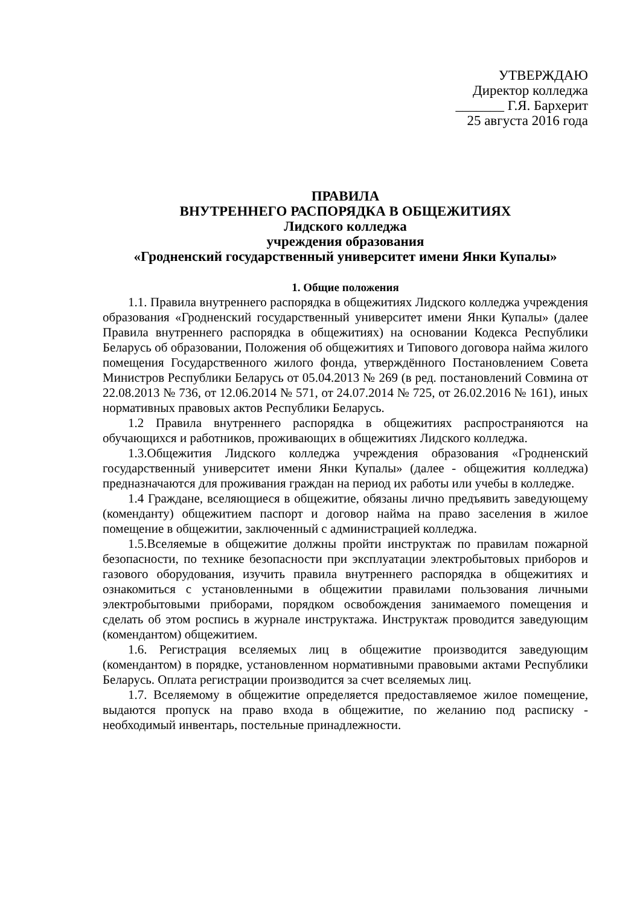УТВЕРЖДАЮ
Директор колледжа
_______ Г.Я. Бархерит
25 августа 2016 года
ПРАВИЛА
ВНУТРЕННЕГО РАСПОРЯДКА В ОБЩЕЖИТИЯХ
Лидского колледжа
учреждения образования
«Гродненский государственный университет имени Янки Купалы»
1. Общие положения
1.1. Правила внутреннего распорядка в общежитиях Лидского колледжа учреждения образования «Гродненский государственный университет имени Янки Купалы» (далее Правила внутреннего распорядка в общежитиях) на основании Кодекса Республики Беларусь об образовании, Положения об общежитиях и Типового договора найма жилого помещения Государственного жилого фонда, утверждённого Постановлением Совета Министров Республики Беларусь от 05.04.2013 № 269 (в ред. постановлений Совмина от 22.08.2013 № 736, от 12.06.2014 № 571, от 24.07.2014 № 725, от 26.02.2016 № 161), иных нормативных правовых актов Республики Беларусь.
1.2 Правила внутреннего распорядка в общежитиях распространяются на обучающихся и работников, проживающих в общежитиях Лидского колледжа.
1.3.Общежития Лидского колледжа учреждения образования «Гродненский государственный университет имени Янки Купалы» (далее - общежития колледжа) предназначаются для проживания граждан на период их работы или учебы в колледже.
1.4 Граждане, вселяющиеся в общежитие, обязаны лично предъявить заведующему (коменданту) общежитием паспорт и договор найма на право заселения в жилое помещение в общежитии, заключенный с администрацией колледжа.
1.5.Вселяемые в общежитие должны пройти инструктаж по правилам пожарной безопасности, по технике безопасности при эксплуатации электробытовых приборов и газового оборудования, изучить правила внутреннего распорядка в общежитиях и ознакомиться с установленными в общежитии правилами пользования личными электробытовыми приборами, порядком освобождения занимаемого помещения и сделать об этом роспись в журнале инструктажа. Инструктаж проводится заведующим (комендантом) общежитием.
1.6. Регистрация вселяемых лиц в общежитие производится заведующим (комендантом) в порядке, установленном нормативными правовыми актами Республики Беларусь. Оплата регистрации производится за счет вселяемых лиц.
1.7. Вселяемому в общежитие определяется предоставляемое жилое помещение, выдаются пропуск на право входа в общежитие, по желанию под расписку - необходимый инвентарь, постельные принадлежности.